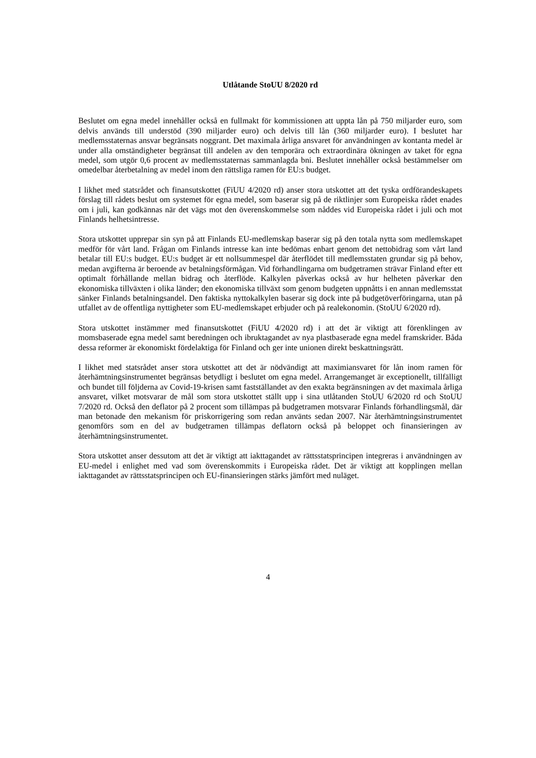Utlåtande StoUU 8/2020 rd
Beslutet om egna medel innehåller också en fullmakt för kommissionen att uppta lån på 750 miljarder euro, som delvis används till understöd (390 miljarder euro) och delvis till lån (360 miljarder euro). I beslutet har medlemsstaternas ansvar begränsats noggrant. Det maximala årliga ansvaret för användningen av kontanta medel är under alla omständigheter begränsat till andelen av den temporära och extraordinära ökningen av taket för egna medel, som utgör 0,6 procent av medlemsstaternas sammanlagda bni. Beslutet innehåller också bestämmelser om omedelbar återbetalning av medel inom den rättsliga ramen för EU:s budget.
I likhet med statsrådet och finansutskottet (FiUU 4/2020 rd) anser stora utskottet att det tyska ordförandeskapets förslag till rådets beslut om systemet för egna medel, som baserar sig på de riktlinjer som Europeiska rådet enades om i juli, kan godkännas när det vägs mot den överenskommelse som nåddes vid Europeiska rådet i juli och mot Finlands helhetsintresse.
Stora utskottet upprepar sin syn på att Finlands EU-medlemskap baserar sig på den totala nytta som medlemskapet medför för vårt land. Frågan om Finlands intresse kan inte bedömas enbart genom det nettobidrag som vårt land betalar till EU:s budget. EU:s budget är ett nollsummespel där återflödet till medlemsstaten grundar sig på behov, medan avgifterna är beroende av betalningsförmågan. Vid förhandlingarna om budgetramen strävar Finland efter ett optimalt förhållande mellan bidrag och återflöde. Kalkylen påverkas också av hur helheten påverkar den ekonomiska tillväxten i olika länder; den ekonomiska tillväxt som genom budgeten uppnåtts i en annan medlemsstat sänker Finlands betalningsandel. Den faktiska nyttokalkylen baserar sig dock inte på budgetöverföringarna, utan på utfallet av de offentliga nyttigheter som EU-medlemskapet erbjuder och på realekonomin. (StoUU 6/2020 rd).
Stora utskottet instämmer med finansutskottet (FiUU 4/2020 rd) i att det är viktigt att förenklingen av momsbaserade egna medel samt beredningen och ibruktagandet av nya plastbaserade egna medel framskrider. Båda dessa reformer är ekonomiskt fördelaktiga för Finland och ger inte unionen direkt beskattningsrätt.
I likhet med statsrådet anser stora utskottet att det är nödvändigt att maximiansvaret för lån inom ramen för återhämtningsinstrumentet begränsas betydligt i beslutet om egna medel. Arrangemanget är exceptionellt, tillfälligt och bundet till följderna av Covid-19-krisen samt fastställandet av den exakta begränsningen av det maximala årliga ansvaret, vilket motsvarar de mål som stora utskottet ställt upp i sina utlåtanden StoUU 6/2020 rd och StoUU 7/2020 rd. Också den deflator på 2 procent som tillämpas på budgetramen motsvarar Finlands förhandlingsmål, där man betonade den mekanism för priskorrigering som redan använts sedan 2007. När återhämtningsinstrumentet genomförs som en del av budgetramen tillämpas deflatorn också på beloppet och finansieringen av återhämtningsinstrumentet.
Stora utskottet anser dessutom att det är viktigt att iakttagandet av rättsstatsprincipen integreras i användningen av EU-medel i enlighet med vad som överenskommits i Europeiska rådet. Det är viktigt att kopplingen mellan iakttagandet av rättsstatsprincipen och EU-finansieringen stärks jämfört med nuläget.
4